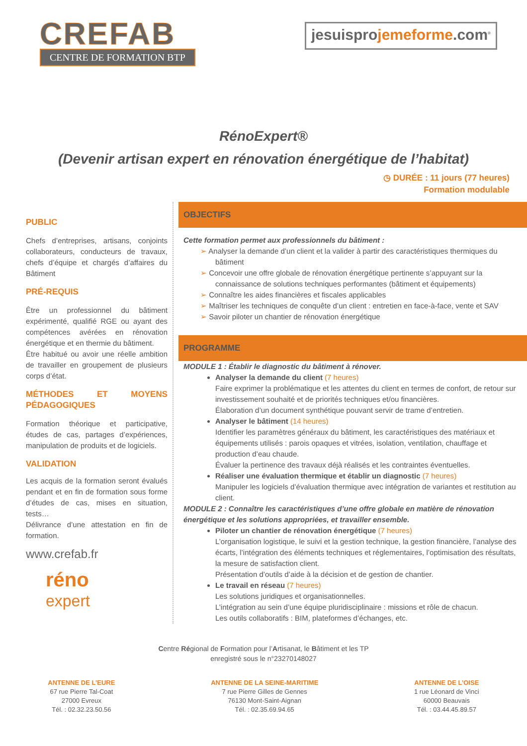CREFAB
CENTRE DE FORMATION BTP
jesuisprojemeforme.com<sup>®</sup>
RénoExpert®
(Devenir artisan expert en rénovation énergétique de l’habitat)
◷ DURÉE : 11 jours (77 heures)
Formation modulable
PUBLIC
Chefs d’entreprises, artisans, conjoints collaborateurs, conducteurs de travaux, chefs d’équipe et chargés d’affaires du Bâtiment
PRÉ-REQUIS
Être un professionnel du bâtiment expérimenté, qualifié RGE ou ayant des compétences avérées en rénovation énergétique et en thermie du bâtiment.
Être habitué ou avoir une réelle ambition de travailler en groupement de plusieurs corps d’état.
MÉTHODES ET MOYENS PÉDAGOGIQUES
Formation théorique et participative, études de cas, partages d’expériences, manipulation de produits et de logiciels.
VALIDATION
Les acquis de la formation seront évalués pendant et en fin de formation sous forme d’études de cas, mises en situation, tests…
Délivrance d’une attestation en fin de formation.
www.crefab.fr
réno
expert
OBJECTIFS
Cette formation permet aux professionnels du bâtiment :
➢ Analyser la demande d’un client et la valider à partir des caractéristiques thermiques du bâtiment
➢ Concevoir une offre globale de rénovation énergétique pertinente s’appuyant sur la connaissance de solutions techniques performantes (bâtiment et équipements)
➢ Connaître les aides financières et fiscales applicables
➢ Maîtriser les techniques de conquête d’un client : entretien en face-à-face, vente et SAV
➢ Savoir piloter un chantier de rénovation énergétique
PROGRAMME
MODULE 1 : Établir le diagnostic du bâtiment à rénover.
Analyser la demande du client (7 heures)
Faire exprimer la problématique et les attentes du client en termes de confort, de retour sur investissement souhaité et de priorités techniques et/ou financières.
Élaboration d’un document synthétique pouvant servir de trame d’entretien.
Analyser le bâtiment (14 heures)
Identifier les paramètres généraux du bâtiment, les caractéristiques des matériaux et équipements utilisés : parois opaques et vitrées, isolation, ventilation, chauffage et production d’eau chaude.
Évaluer la pertinence des travaux déjà réalisés et les contraintes éventuelles.
Réaliser une évaluation thermique et établir un diagnostic (7 heures)
Manipuler les logiciels d’évaluation thermique avec intégration de variantes et restitution au client.
MODULE 2 : Connaître les caractéristiques d’une offre globale en matière de rénovation énergétique et les solutions appropriées, et travailler ensemble.
Piloter un chantier de rénovation énergétique (7 heures)
L’organisation logistique, le suivi et la gestion technique, la gestion financière, l’analyse des écarts, l’intégration des éléments techniques et réglementaires, l’optimisation des résultats, la mesure de satisfaction client.
Présentation d’outils d’aide à la décision et de gestion de chantier.
Le travail en réseau (7 heures)
Les solutions juridiques et organisationnelles.
L’intégration au sein d’une équipe pluridisciplinaire : missions et rôle de chacun.
Les outils collaboratifs : BIM, plateformes d’échanges, etc.
Centre Régional de Formation pour l’Artisanat, le Bâtiment et les TP
enregistré sous le n°23270148027
ANTENNE DE L’EURE
67 rue Pierre Tal-Coat
27000 Evreux
Tél. : 02.32.23.50.56
ANTENNE DE LA SEINE-MARITIME
7 rue Pierre Gilles de Gennes
76130 Mont-Saint-Aignan
Tél. : 02.35.69.94.65
ANTENNE DE L’OISE
1 rue Léonard de Vinci
60000 Beauvais
Tél. : 03.44.45.89.57